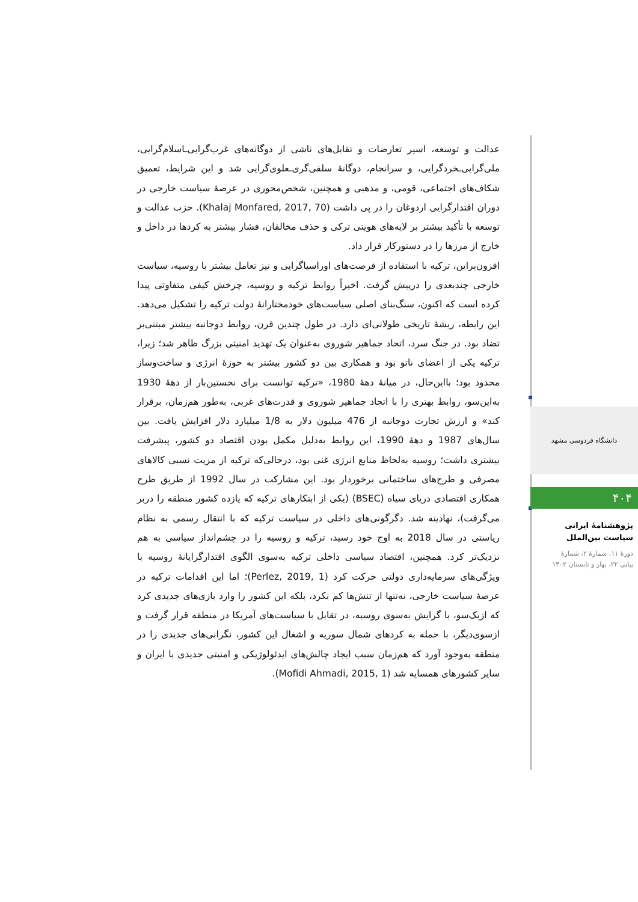عدالت و توسعه، اسیر تعارضات و تقابل‌های ناشی از دوگانه‌های غرب‌گرایی‌ـاسلام‌گرایی، ملی‌گرایی‌ـخردگرایی، و سرانجام، دوگانۀ سلفی‌گری‌ـعلوی‌گرایی شد و این شرایط، تعمیق شکاف‌های اجتماعی، قومی، و مذهبی و همچنین، شخص‌محوری در عرصۀ سیاست خارجی در دوران اقتدارگرایی اردوغان را در پی داشت (Khalaj Monfared, 2017, 70). حزب عدالت و توسعه با تأکید بیشتر بر لایه‌های هویتی ترکی و حذف مخالفان، فشار بیشتر به کردها در داخل و خارج از مرزها را در دستورکار قرار داد.
افزون‌براین، ترکیه با استفاده از فرصت‌های اوراسیاگرایی و نیز تعامل بیشتر با روسیه، سیاست خارجی چندبعدی را درپیش گرفت. اخیراً روابط ترکیه و روسیه، چرخش کیفی متفاوتی پیدا کرده است که اکنون، سنگ‌بنای اصلی سیاست‌های خودمختارانۀ دولت ترکیه را تشکیل می‌دهد. این رابطه، ریشۀ تاریخی طولانی‌ای دارد. در طول چندین قرن، روابط دوجانبه بیشتر مبتنی‌بر تضاد بود. در جنگ سرد، اتحاد جماهیر شوروی به‌عنوان یک تهدید امنیتی بزرگ ظاهر شد؛ زیرا، ترکیه یکی از اعضای ناتو بود و همکاری بین دو کشور بیشتر به حوزۀ انرژی و ساخت‌وساز محدود بود؛ بااین‌حال، در میانۀ دهۀ 1980، «ترکیه توانست برای نخستین‌بار از دهۀ 1930 به‌این‌سو، روابط بهتری را با اتحاد جماهیر شوروی و قدرت‌های غربی، به‌طور هم‌زمان، برقرار کند» و ارزش تجارت دوجانبه از 476 میلیون دلار به 1/8 میلیارد دلار افزایش یافت. بین سال‌های 1987 و دهۀ 1990، این روابط به‌دلیل مکمل بودن اقتصاد دو کشور، پیشرفت بیشتری داشت؛ روسیه به‌لحاظ منابع انرژی غنی بود، درحالی‌که ترکیه از مزیت نسبی کالاهای مصرفی و طرح‌های ساختمانی برخوردار بود. این مشارکت در سال 1992 از طریق طرح همکاری اقتصادی دریای سیاه (BSEC) (یکی از ابتکارهای ترکیه که یازده کشور منطقه را دربر می‌گرفت)، نهادینه شد. دگرگونی‌های داخلی در سیاست ترکیه که با انتقال رسمی به نظام ریاستی در سال 2018 به اوج خود رسید، ترکیه و روسیه را در چشم‌انداز سیاسی به هم نزدیک‌تر کرد. همچنین، اقتصاد سیاسی داخلی ترکیه به‌سوی الگوی اقتدارگرایانۀ روسیه با ویژگی‌های سرمایه‌داری دولتی حرکت کرد (Perlez, 2019, 1)؛ اما این اقدامات ترکیه در عرصۀ سیاست خارجی، نه‌تنها از تنش‌ها کم نکرد، بلکه این کشور را وارد بازی‌های جدیدی کرد که ازیک‌سو، با گرایش به‌سوی روسیه، در تقابل با سیاست‌های آمریکا در منطقه قرار گرفت و ازسوی‌دیگر، با حمله به کردهای شمال سوریه و اشغال این کشور، نگرانی‌های جدیدی را در منطقه به‌وجود آورد که هم‌زمان سبب ایجاد چالش‌های ایدئولوژیکی و امنیتی جدیدی با ایران و سایر کشورهای همسایه شد (Mofidi Ahmadi, 2015, 1).
دانشگاه فردوسی مشهد
۴۰۴
پژوهشنامۀ ایرانی
سیاست بین‌الملل
دورۀ ۱۱، شمارۀ ۲، شمارۀ
پیاپی ۲۲، بهار و تابستان ۱۴۰۲